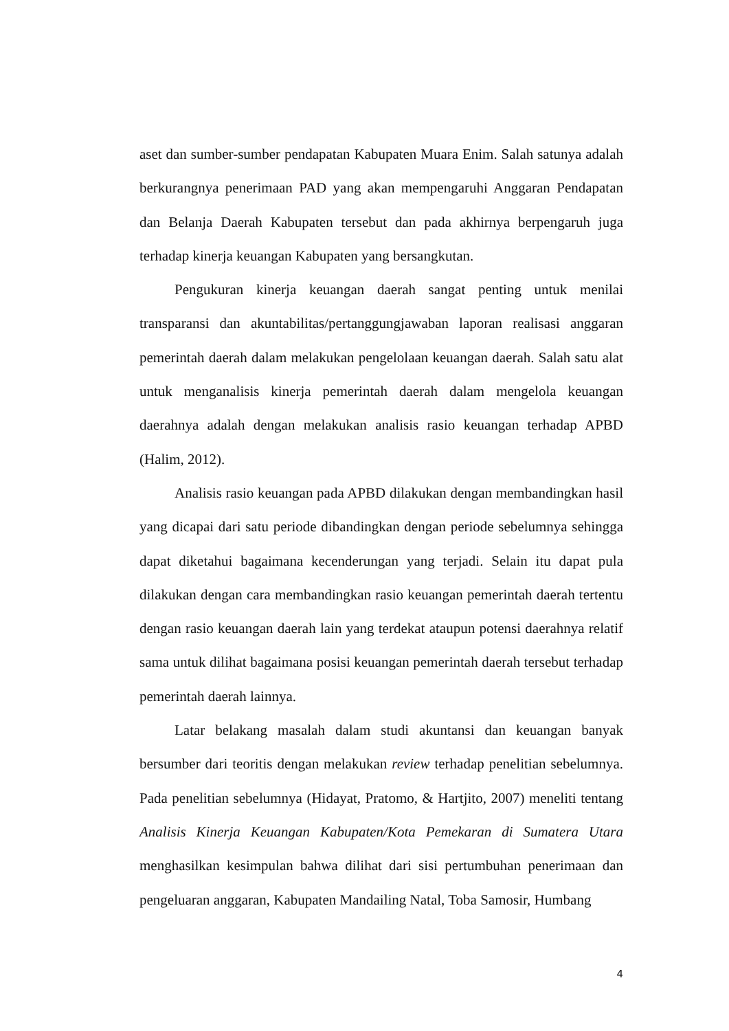aset dan sumber-sumber pendapatan Kabupaten Muara Enim. Salah satunya adalah berkurangnya penerimaan PAD yang akan mempengaruhi Anggaran Pendapatan dan Belanja Daerah Kabupaten tersebut dan pada akhirnya berpengaruh juga terhadap kinerja keuangan Kabupaten yang bersangkutan.
Pengukuran kinerja keuangan daerah sangat penting untuk menilai transparansi dan akuntabilitas/pertanggungjawaban laporan realisasi anggaran pemerintah daerah dalam melakukan pengelolaan keuangan daerah. Salah satu alat untuk menganalisis kinerja pemerintah daerah dalam mengelola keuangan daerahnya adalah dengan melakukan analisis rasio keuangan terhadap APBD (Halim, 2012).
Analisis rasio keuangan pada APBD dilakukan dengan membandingkan hasil yang dicapai dari satu periode dibandingkan dengan periode sebelumnya sehingga dapat diketahui bagaimana kecenderungan yang terjadi. Selain itu dapat pula dilakukan dengan cara membandingkan rasio keuangan pemerintah daerah tertentu dengan rasio keuangan daerah lain yang terdekat ataupun potensi daerahnya relatif sama untuk dilihat bagaimana posisi keuangan pemerintah daerah tersebut terhadap pemerintah daerah lainnya.
Latar belakang masalah dalam studi akuntansi dan keuangan banyak bersumber dari teoritis dengan melakukan review terhadap penelitian sebelumnya. Pada penelitian sebelumnya (Hidayat, Pratomo, & Hartjito, 2007) meneliti tentang Analisis Kinerja Keuangan Kabupaten/Kota Pemekaran di Sumatera Utara menghasilkan kesimpulan bahwa dilihat dari sisi pertumbuhan penerimaan dan pengeluaran anggaran, Kabupaten Mandailing Natal, Toba Samosir, Humbang
4